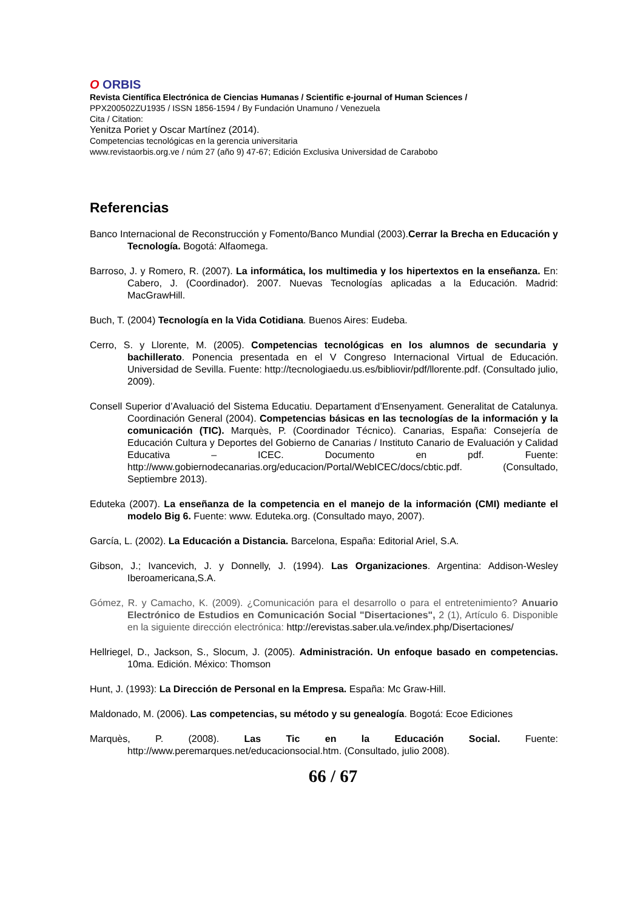O ORBIS
Revista Científica Electrónica de Ciencias Humanas / Scientific e-journal of Human Sciences /
PPX200502ZU1935 / ISSN 1856-1594 / By Fundación Unamuno / Venezuela
Cita / Citation:
Yenitza Poriet y Oscar Martínez (2014).
Competencias tecnológicas en la gerencia universitaria
www.revistaorbis.org.ve / núm 27 (año 9) 47-67; Edición Exclusiva Universidad de Carabobo
Referencias
Banco Internacional de Reconstrucción y Fomento/Banco Mundial (2003).Cerrar la Brecha en Educación y Tecnología. Bogotá: Alfaomega.
Barroso, J. y Romero, R. (2007). La informática, los multimedia y los hipertextos en la enseñanza. En: Cabero, J. (Coordinador). 2007. Nuevas Tecnologías aplicadas a la Educación. Madrid: MacGrawHill.
Buch, T. (2004) Tecnología en la Vida Cotidiana. Buenos Aires: Eudeba.
Cerro, S. y Llorente, M. (2005). Competencias tecnológicas en los alumnos de secundaria y bachillerato. Ponencia presentada en el V Congreso Internacional Virtual de Educación. Universidad de Sevilla. Fuente: http://tecnologiaedu.us.es/bibliovir/pdf/llorente.pdf. (Consultado julio, 2009).
Consell Superior d’Avaluació del Sistema Educatiu. Departament d’Ensenyament. Generalitat de Catalunya. Coordinación General (2004). Competencias básicas en las tecnologías de la información y la comunicación (TIC). Marquès, P. (Coordinador Técnico). Canarias, España: Consejería de Educación Cultura y Deportes del Gobierno de Canarias / Instituto Canario de Evaluación y Calidad Educativa – ICEC. Documento en pdf. Fuente: http://www.gobiernodecanarias.org/educacion/Portal/WebICEC/docs/cbtic.pdf. (Consultado, Septiembre 2013).
Eduteka (2007). La enseñanza de la competencia en el manejo de la información (CMI) mediante el modelo Big 6. Fuente: www. Eduteka.org. (Consultado mayo, 2007).
García, L. (2002). La Educación a Distancia. Barcelona, España: Editorial Ariel, S.A.
Gibson, J.; Ivancevich, J. y Donnelly, J. (1994). Las Organizaciones. Argentina: Addison-Wesley Iberoamericana,S.A.
Gómez, R. y Camacho, K. (2009). ¿Comunicación para el desarrollo o para el entretenimiento? Anuario Electrónico de Estudios en Comunicación Social "Disertaciones", 2 (1), Artículo 6. Disponible en la siguiente dirección electrónica: http://erevistas.saber.ula.ve/index.php/Disertaciones/
Hellriegel, D., Jackson, S., Slocum, J. (2005). Administración. Un enfoque basado en competencias. 10ma. Edición. México: Thomson
Hunt, J. (1993): La Dirección de Personal en la Empresa. España: Mc Graw-Hill.
Maldonado, M. (2006). Las competencias, su método y su genealogía. Bogotá: Ecoe Ediciones
Marquès, P. (2008). Las Tic en la Educación Social. Fuente: http://www.peremarques.net/educacionsocial.htm. (Consultado, julio 2008).
66 / 67